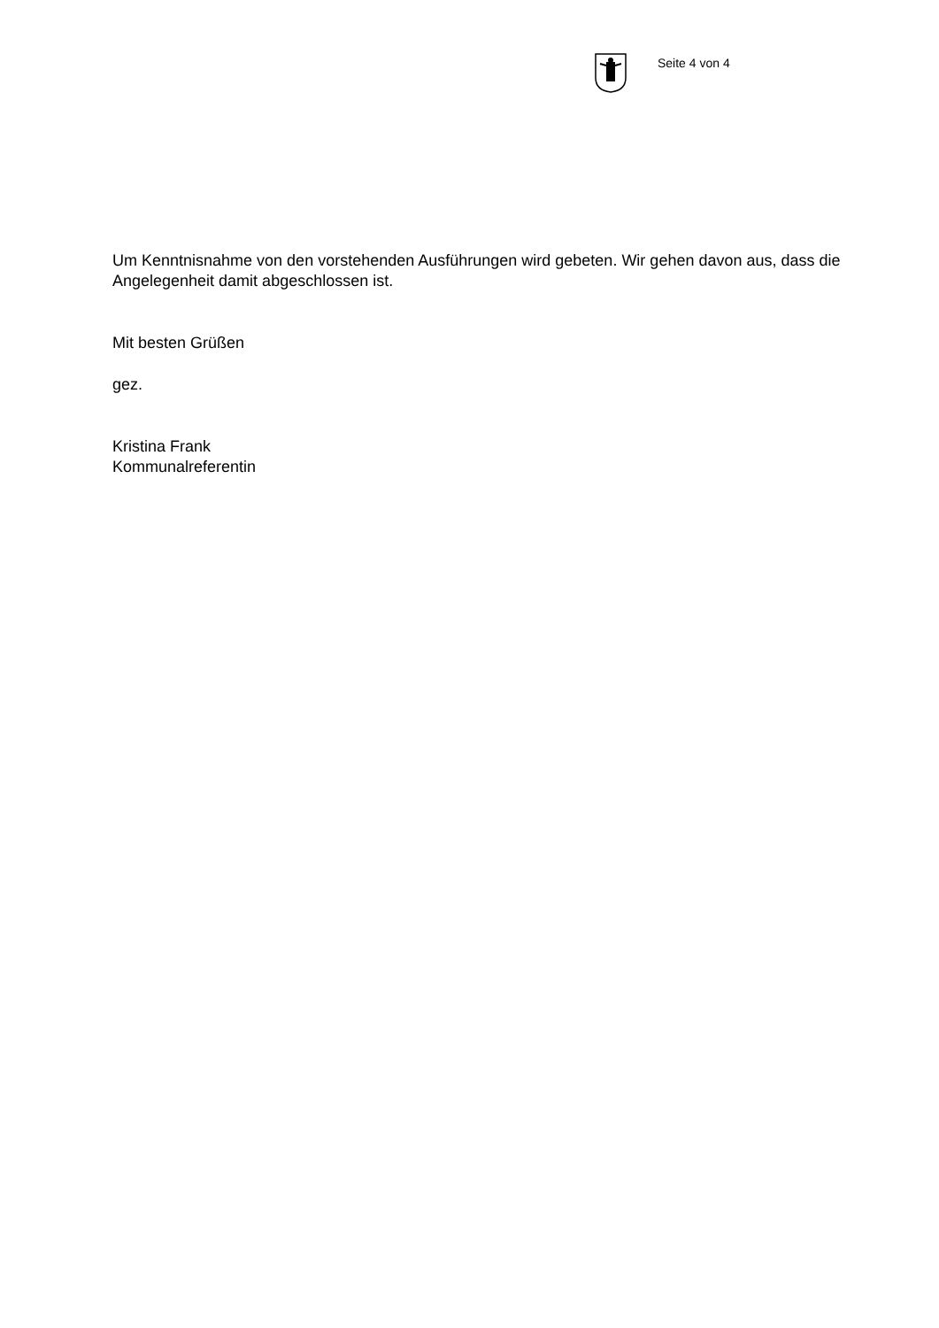Seite 4 von 4
Um Kenntnisnahme von den vorstehenden Ausführungen wird gebeten. Wir gehen davon aus, dass die Angelegenheit damit abgeschlossen ist.
Mit besten Grüßen
gez.
Kristina Frank
Kommunalreferentin